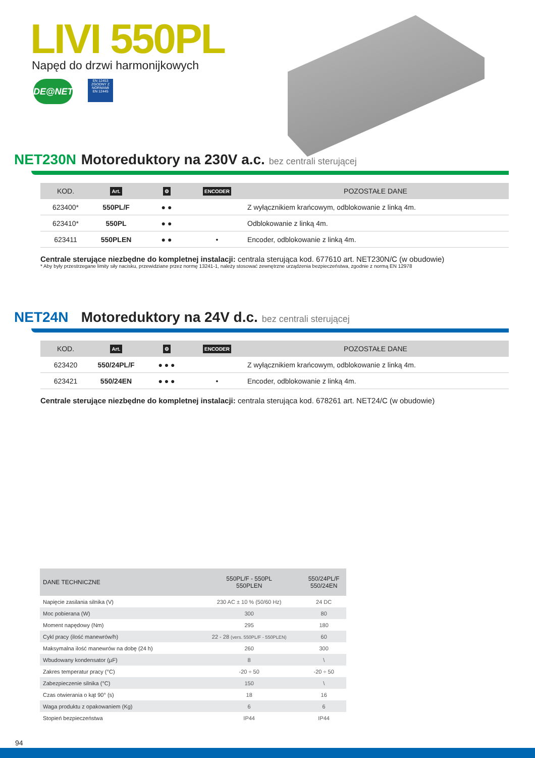LIVI 550PL
Napęd do drzwi harmonijkowych
DE@NET EN 12453
ZGODNY Z NORMAMI
EN 12445
NET230N Motoreduktory na 230V a.c. bez centrali sterującej
| KOD. | Art. | ⚙ | ENCODER | POZOSTAŁE DANE |
| --- | --- | --- | --- | --- |
| 623400* | 550PL/F | ● ● | | Z wyłącznikiem krańcowym, odblokowanie z linką 4m. |
| 623410* | 550PL | ● ● | | Odblokowanie z linką 4m. |
| 623411 | 550PLEN | ● ● | • | Encoder, odblokowanie z linką 4m. |
Centrale sterujące niezbędne do kompletnej instalacji: centrala sterująca kod. 677610 art. NET230N/C (w obudowie)
* Aby były przestrzegane limity siły nacisku, przewidziane przez normę 13241-1, należy stosować zewnętrzne urządzenia bezpieczeństwa, zgodnie z normą EN 12978
NET24N Motoreduktory na 24V d.c. bez centrali sterującej
| KOD. | Art. | ⚙ | ENCODER | POZOSTAŁE DANE |
| --- | --- | --- | --- | --- |
| 623420 | 550/24PL/F | ● ● ● | | Z wyłącznikiem krańcowym, odblokowanie z linką 4m. |
| 623421 | 550/24EN | ● ● ● | • | Encoder, odblokowanie z linką 4m. |
Centrale sterujące niezbędne do kompletnej instalacji: centrala sterująca kod. 678261 art. NET24/C (w obudowie)
| DANE TECHNICZNE | 550PL/F - 550PL 550PLEN | 550/24PL/F 550/24EN |
| --- | --- | --- |
| Napięcie zasilania silnika (V) | 230 AC ± 10 % (50/60 Hz) | 24 DC |
| Moc pobierana (W) | 300 | 80 |
| Moment napędowy (Nm) | 295 | 180 |
| Cykl pracy (ilość manewrów/h) | 22 - 28 (vers. 550PL/F - 550PLEN) | 60 |
| Maksymalna ilość manewrów na dobę (24 h) | 260 | 300 |
| Wbudowany kondensator (µF) | 8 | \ |
| Zakres temperatur pracy (°C) | -20 ÷ 50 | -20 ÷ 50 |
| Zabezpieczenie silnika (°C) | 150 | \ |
| Czas otwierania o kąt 90° (s) | 18 | 16 |
| Waga produktu z opakowaniem (Kg) | 6 | 6 |
| Stopień bezpieczeństwa | IP44 | IP44 |
94